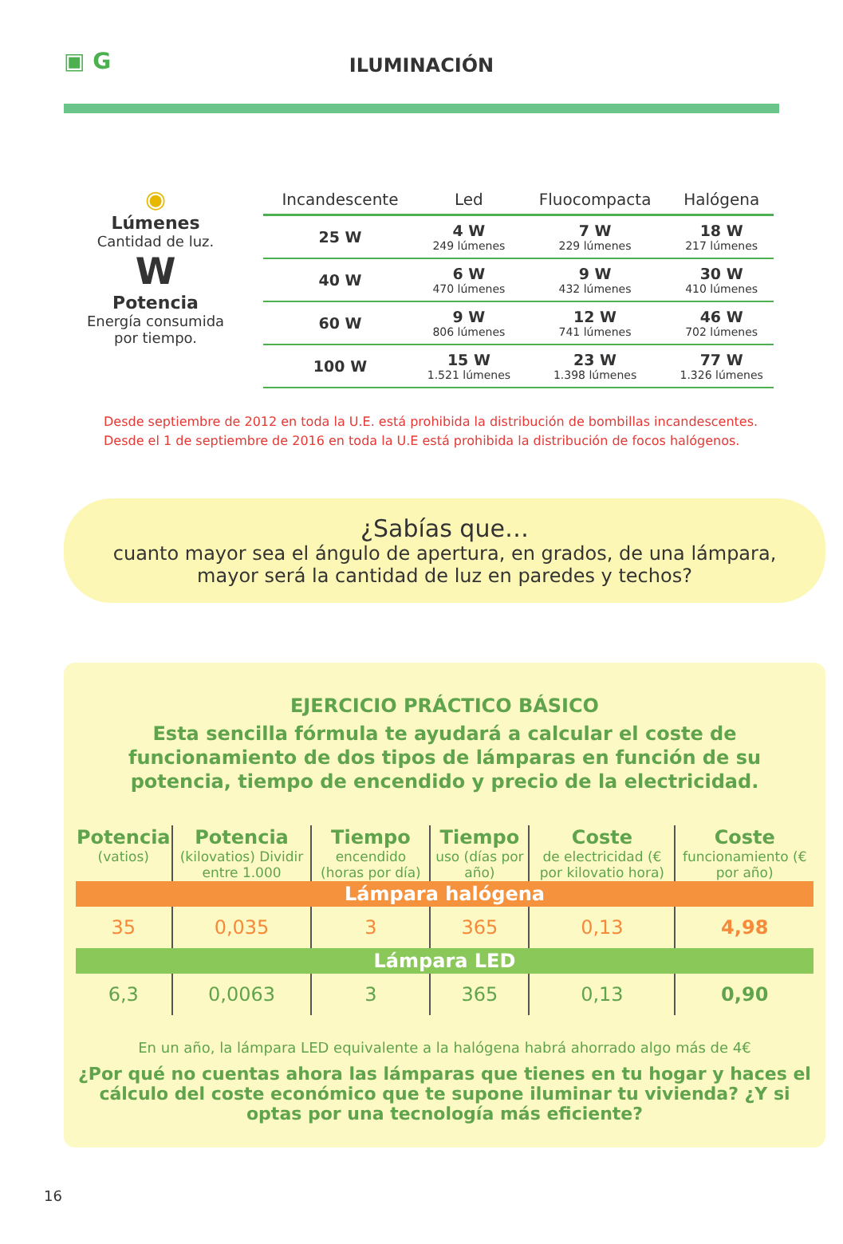▣ G
ILUMINACIÓN
◉
Lúmenes
Cantidad de luz.
W
Potencia
Energía consumida
por tiempo.
| Incandescente | Led | Fluocompacta | Halógena |
| --- | --- | --- | --- |
| 25 W | 4 W 249 lúmenes | 7 W 229 lúmenes | 18 W 217 lúmenes |
| 40 W | 6 W 470 lúmenes | 9 W 432 lúmenes | 30 W 410 lúmenes |
| 60 W | 9 W 806 lúmenes | 12 W 741 lúmenes | 46 W 702 lúmenes |
| 100 W | 15 W 1.521 lúmenes | 23 W 1.398 lúmenes | 77 W 1.326 lúmenes |
Desde septiembre de 2012 en toda la U.E. está prohibida la distribución de bombillas incandescentes.
Desde el 1 de septiembre de 2016 en toda la U.E está prohibida la distribución de focos halógenos.
¿Sabías que…
cuanto mayor sea el ángulo de apertura, en grados, de una lámpara, mayor será la cantidad de luz en paredes y techos?
EJERCICIO PRÁCTICO BÁSICO
Esta sencilla fórmula te ayudará a calcular el coste de funcionamiento de dos tipos de lámparas en función de su potencia, tiempo de encendido y precio de la electricidad.
| Potencia (vatios) | Potencia (kilovatios) Dividir entre 1.000 | Tiempo encendido (horas por día) | Tiempo uso (días por año) | Coste de electricidad (€ por kilovatio hora) | Coste funcionamiento (€ por año) |
| --- | --- | --- | --- | --- | --- |
| Lámpara halógena | | | | | |
| 35 | 0,035 | 3 | 365 | 0,13 | 4,98 |
| Lámpara LED | | | | | |
| 6,3 | 0,0063 | 3 | 365 | 0,13 | 0,90 |
En un año, la lámpara LED equivalente a la halógena habrá ahorrado algo más de 4€
¿Por qué no cuentas ahora las lámparas que tienes en tu hogar y haces el cálculo del coste económico que te supone iluminar tu vivienda? ¿Y si optas por una tecnología más eficiente?
16